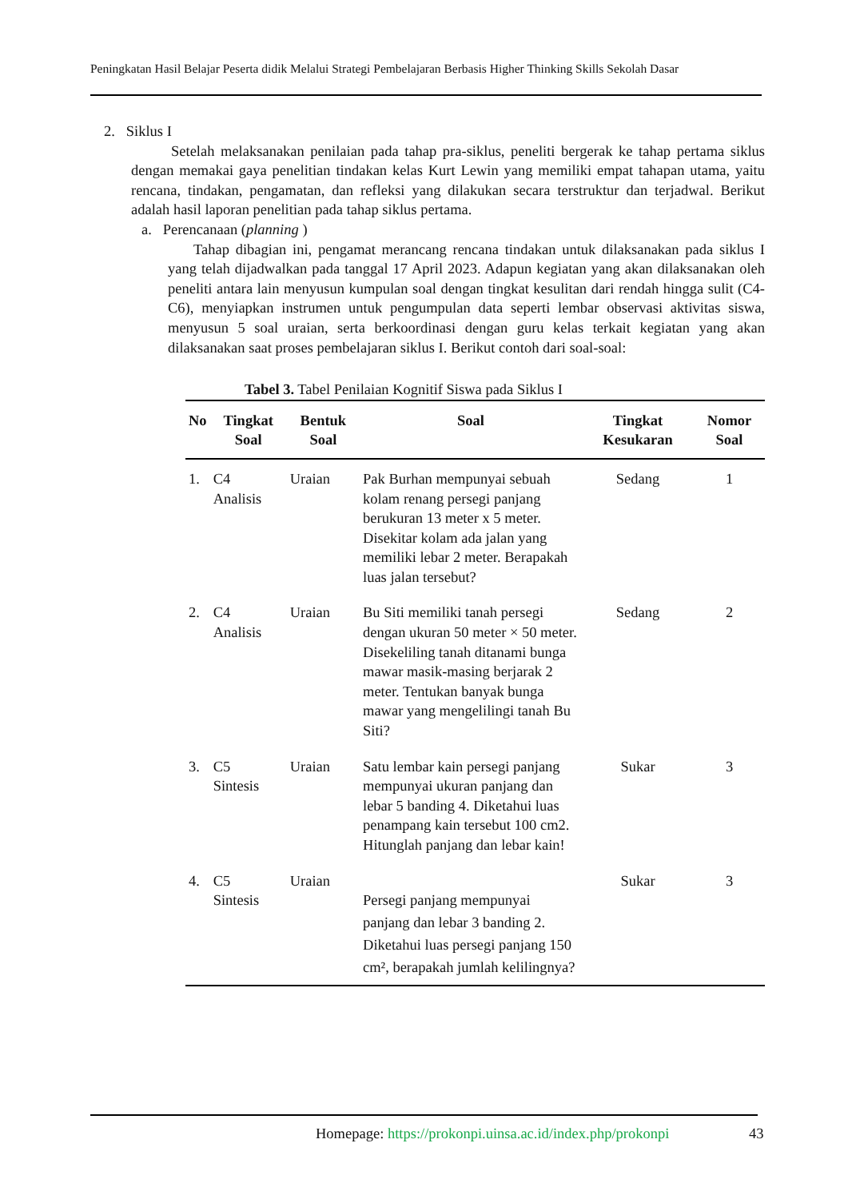Peningkatan Hasil Belajar Peserta didik Melalui Strategi Pembelajaran Berbasis Higher Thinking Skills Sekolah Dasar
2. Siklus I
Setelah melaksanakan penilaian pada tahap pra-siklus, peneliti bergerak ke tahap pertama siklus dengan memakai gaya penelitian tindakan kelas Kurt Lewin yang memiliki empat tahapan utama, yaitu rencana, tindakan, pengamatan, dan refleksi yang dilakukan secara terstruktur dan terjadwal. Berikut adalah hasil laporan penelitian pada tahap siklus pertama.
a. Perencanaan (planning )
Tahap dibagian ini, pengamat merancang rencana tindakan untuk dilaksanakan pada siklus I yang telah dijadwalkan pada tanggal 17 April 2023. Adapun kegiatan yang akan dilaksanakan oleh peneliti antara lain menyusun kumpulan soal dengan tingkat kesulitan dari rendah hingga sulit (C4-C6), menyiapkan instrumen untuk pengumpulan data seperti lembar observasi aktivitas siswa, menyusun 5 soal uraian, serta berkoordinasi dengan guru kelas terkait kegiatan yang akan dilaksanakan saat proses pembelajaran siklus I. Berikut contoh dari soal-soal:
Tabel 3. Tabel Penilaian Kognitif Siswa pada Siklus I
| No | Tingkat Soal | Bentuk Soal | Soal | Tingkat Kesukaran | Nomor Soal |
| --- | --- | --- | --- | --- | --- |
| 1. | C4 Analisis | Uraian | Pak Burhan mempunyai sebuah kolam renang persegi panjang berukuran 13 meter x 5 meter. Disekitar kolam ada jalan yang memiliki lebar 2 meter. Berapakah luas jalan tersebut? | Sedang | 1 |
| 2. | C4 Analisis | Uraian | Bu Siti memiliki tanah persegi dengan ukuran 50 meter × 50 meter. Disekeliling tanah ditanami bunga mawar masik-masing berjarak 2 meter. Tentukan banyak bunga mawar yang mengelilingi tanah Bu Siti? | Sedang | 2 |
| 3. | C5 Sintesis | Uraian | Satu lembar kain persegi panjang mempunyai ukuran panjang dan lebar 5 banding 4. Diketahui luas penampang kain tersebut 100 cm2. Hitunglah panjang dan lebar kain! | Sukar | 3 |
| 4. | C5 Sintesis | Uraian | Persegi panjang mempunyai panjang dan lebar 3 banding 2. Diketahui luas persegi panjang 150 cm², berapakah jumlah kelilingnya? | Sukar | 3 |
Homepage: https://prokonpi.uinsa.ac.id/index.php/prokonpi
43